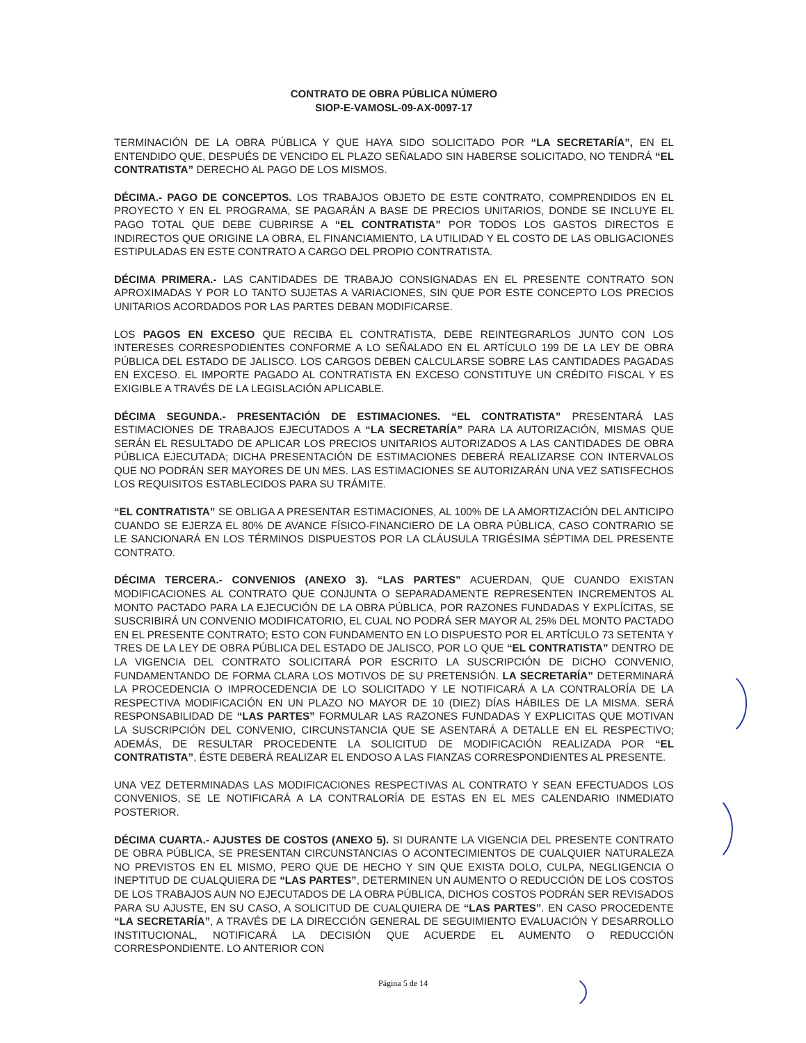CONTRATO DE OBRA PÚBLICA NÚMERO
SIOP-E-VAMOSL-09-AX-0097-17
TERMINACIÓN DE LA OBRA PÚBLICA Y QUE HAYA SIDO SOLICITADO POR “LA SECRETARÍA”, EN EL ENTENDIDO QUE, DESPUÉS DE VENCIDO EL PLAZO SEÑALADO SIN HABERSE SOLICITADO, NO TENDRÁ “EL CONTRATISTA” DERECHO AL PAGO DE LOS MISMOS.
DÉCIMA.- PAGO DE CONCEPTOS. LOS TRABAJOS OBJETO DE ESTE CONTRATO, COMPRENDIDOS EN EL PROYECTO Y EN EL PROGRAMA, SE PAGARÁN A BASE DE PRECIOS UNITARIOS, DONDE SE INCLUYE EL PAGO TOTAL QUE DEBE CUBRIRSE A “EL CONTRATISTA” POR TODOS LOS GASTOS DIRECTOS E INDIRECTOS QUE ORIGINE LA OBRA, EL FINANCIAMIENTO, LA UTILIDAD Y EL COSTO DE LAS OBLIGACIONES ESTIPULADAS EN ESTE CONTRATO A CARGO DEL PROPIO CONTRATISTA.
DÉCIMA PRIMERA.- LAS CANTIDADES DE TRABAJO CONSIGNADAS EN EL PRESENTE CONTRATO SON APROXIMADAS Y POR LO TANTO SUJETAS A VARIACIONES, SIN QUE POR ESTE CONCEPTO LOS PRECIOS UNITARIOS ACORDADOS POR LAS PARTES DEBAN MODIFICARSE.
LOS PAGOS EN EXCESO QUE RECIBA EL CONTRATISTA, DEBE REINTEGRARLOS JUNTO CON LOS INTERESES CORRESPODIENTES CONFORME A LO SEÑALADO EN EL ARTÍCULO 199 DE LA LEY DE OBRA PÚBLICA DEL ESTADO DE JALISCO. LOS CARGOS DEBEN CALCULARSE SOBRE LAS CANTIDADES PAGADAS EN EXCESO. EL IMPORTE PAGADO AL CONTRATISTA EN EXCESO CONSTITUYE UN CRÉDITO FISCAL Y ES EXIGIBLE A TRAVÉS DE LA LEGISLACIÓN APLICABLE.
DÉCIMA SEGUNDA.- PRESENTACIÓN DE ESTIMACIONES. “EL CONTRATISTA” PRESENTARÁ LAS ESTIMACIONES DE TRABAJOS EJECUTADOS A “LA SECRETARÍA” PARA LA AUTORIZACIÓN, MISMAS QUE SERÁN EL RESULTADO DE APLICAR LOS PRECIOS UNITARIOS AUTORIZADOS A LAS CANTIDADES DE OBRA PÚBLICA EJECUTADA; DICHA PRESENTACIÓN DE ESTIMACIONES DEBERÁ REALIZARSE CON INTERVALOS QUE NO PODRÁN SER MAYORES DE UN MES. LAS ESTIMACIONES SE AUTORIZARÁN UNA VEZ SATISFECHOS LOS REQUISITOS ESTABLECIDOS PARA SU TRÁMITE.
“EL CONTRATISTA” SE OBLIGA A PRESENTAR ESTIMACIONES, AL 100% DE LA AMORTIZACIÓN DEL ANTICIPO CUANDO SE EJERZA EL 80% DE AVANCE FÍSICO-FINANCIERO DE LA OBRA PÚBLICA, CASO CONTRARIO SE LE SANCIONARÁ EN LOS TÉRMINOS DISPUESTOS POR LA CLÁUSULA TRIGÉSIMA SÉPTIMA DEL PRESENTE CONTRATO.
DÉCIMA TERCERA.- CONVENIOS (ANEXO 3). “LAS PARTES” ACUERDAN, QUE CUANDO EXISTAN MODIFICACIONES AL CONTRATO QUE CONJUNTA O SEPARADAMENTE REPRESENTEN INCREMENTOS AL MONTO PACTADO PARA LA EJECUCIÓN DE LA OBRA PÚBLICA, POR RAZONES FUNDADAS Y EXPLÍCITAS, SE SUSCRIBIRÁ UN CONVENIO MODIFICATORIO, EL CUAL NO PODRÁ SER MAYOR AL 25% DEL MONTO PACTADO EN EL PRESENTE CONTRATO; ESTO CON FUNDAMENTO EN LO DISPUESTO POR EL ARTÍCULO 73 SETENTA Y TRES DE LA LEY DE OBRA PÚBLICA DEL ESTADO DE JALISCO, POR LO QUE “EL CONTRATISTA” DENTRO DE LA VIGENCIA DEL CONTRATO SOLICITARÁ POR ESCRITO LA SUSCRIPCIÓN DE DICHO CONVENIO, FUNDAMENTANDO DE FORMA CLARA LOS MOTIVOS DE SU PRETENSIÓN. LA SECRETARÍA” DETERMINARÁ LA PROCEDENCIA O IMPROCEDENCIA DE LO SOLICITADO Y LE NOTIFICARÁ A LA CONTRALORÍA DE LA RESPECTIVA MODIFICACIÓN EN UN PLAZO NO MAYOR DE 10 (DIEZ) DÍAS HÁBILES DE LA MISMA. SERÁ RESPONSABILIDAD DE “LAS PARTES” FORMULAR LAS RAZONES FUNDADAS Y EXPLICITAS QUE MOTIVAN LA SUSCRIPCIÓN DEL CONVENIO, CIRCUNSTANCIA QUE SE ASENTARÁ A DETALLE EN EL RESPECTIVO; ADEMÁS, DE RESULTAR PROCEDENTE LA SOLICITUD DE MODIFICACIÓN REALIZADA POR “EL CONTRATISTA”, ÉSTE DEBERÁ REALIZAR EL ENDOSO A LAS FIANZAS CORRESPONDIENTES AL PRESENTE.
UNA VEZ DETERMINADAS LAS MODIFICACIONES RESPECTIVAS AL CONTRATO Y SEAN EFECTUADOS LOS CONVENIOS, SE LE NOTIFICARÁ A LA CONTRALORÍA DE ESTAS EN EL MES CALENDARIO INMEDIATO POSTERIOR.
DÉCIMA CUARTA.- AJUSTES DE COSTOS (ANEXO 5). SI DURANTE LA VIGENCIA DEL PRESENTE CONTRATO DE OBRA PÚBLICA, SE PRESENTAN CIRCUNSTANCIAS O ACONTECIMIENTOS DE CUALQUIER NATURALEZA NO PREVISTOS EN EL MISMO, PERO QUE DE HECHO Y SIN QUE EXISTA DOLO, CULPA, NEGLIGENCIA O INEPTITUD DE CUALQUIERA DE “LAS PARTES”, DETERMINEN UN AUMENTO O REDUCCIÓN DE LOS COSTOS DE LOS TRABAJOS AUN NO EJECUTADOS DE LA OBRA PÚBLICA, DICHOS COSTOS PODRÁN SER REVISADOS PARA SU AJUSTE, EN SU CASO, A SOLICITUD DE CUALQUIERA DE “LAS PARTES”. EN CASO PROCEDENTE “LA SECRETARÍA”, A TRAVÉS DE LA DIRECCIÓN GENERAL DE SEGUIMIENTO EVALUACIÓN Y DESARROLLO INSTITUCIONAL, NOTIFICARÁ LA DECISIÓN QUE ACUERDE EL AUMENTO O REDUCCIÓN CORRESPONDIENTE. LO ANTERIOR CON
Página 5 de 14